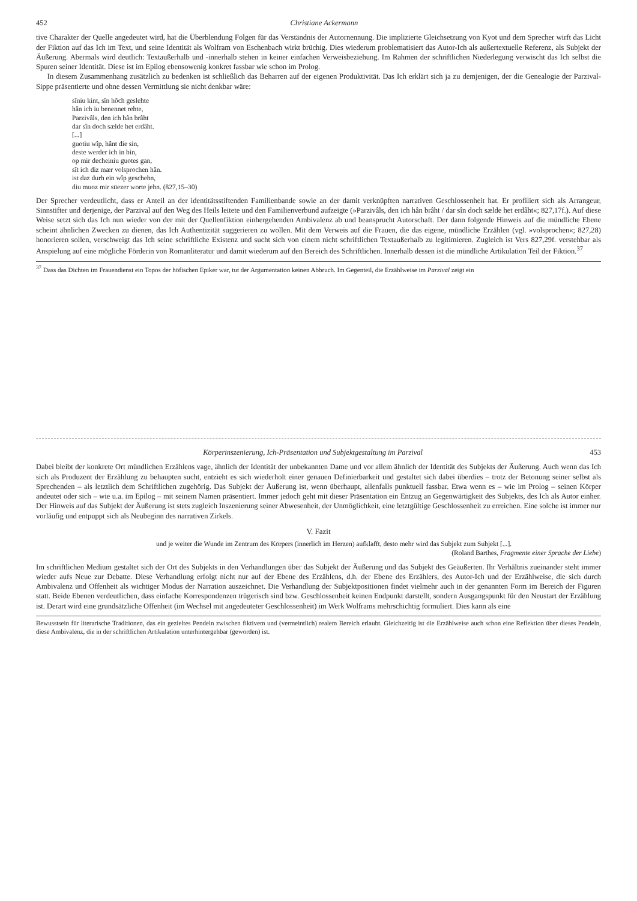452 Christiane Ackermann
tive Charakter der Quelle angedeutet wird, hat die Überblendung Folgen für das Verständnis der Autornennung. Die implizierte Gleichsetzung von Kyot und dem Sprecher wirft das Licht der Fiktion auf das Ich im Text, und seine Identität als Wolfram von Eschenbach wirkt brüchig. Dies wiederum problematisiert das Autor-Ich als außertextuelle Referenz, als Subjekt der Äußerung. Abermals wird deutlich: Textaußerhalb und -innerhalb stehen in keiner einfachen Verweisbeziehung. Im Rahmen der schriftlichen Niederlegung verwischt das Ich selbst die Spuren seiner Identität. Diese ist im Epilog ebensowenig konkret fassbar wie schon im Prolog.
In diesem Zusammenhang zusätzlich zu bedenken ist schließlich das Beharren auf der eigenen Produktivität. Das Ich erklärt sich ja zu demjenigen, der die Genealogie der Parzival-Sippe präsentierte und ohne dessen Vermittlung sie nicht denkbar wäre:
sîniu kint, sîn hôch geslehte
hân ich iu benennet rehte,
Parzivâls, den ich hân brâht
dar sîn doch sælde het erdâht.
[...]
guotiu wîp, hânt die sin,
deste werder ich in bin,
op mir decheiniu guotes gan,
sît ich diz mær volsprochen hân.
ist daz durh ein wîp geschehn,
diu muoz mir süezer worte jehn. (827,15–30)
Der Sprecher verdeutlicht, dass er Anteil an der identitätsstiftenden Familienbande sowie an der damit verknüpften narrativen Geschlossenheit hat. Er profiliert sich als Arrangeur, Sinnstifter und derjenige, der Parzival auf den Weg des Heils leitete und den Familienverbund aufzeigte (»Parzivâls, den ich hân brâht / dar sîn doch sælde het erdâht«; 827,17f.). Auf diese Weise setzt sich das Ich nun wieder von der mit der Quellenfiktion einhergehenden Ambivalenz ab und beansprucht Autorschaft. Der dann folgende Hinweis auf die mündliche Ebene scheint ähnlichen Zwecken zu dienen, das Ich Authentizität suggerieren zu wollen. Mit dem Verweis auf die Frauen, die das eigene, mündliche Erzählen (vgl. »volsprochen«; 827,28) honorieren sollen, verschweigt das Ich seine schriftliche Existenz und sucht sich von einem nicht schriftlichen Textaußerhalb zu legitimieren. Zugleich ist Vers 827,29f. verstehbar als Anspielung auf eine mögliche Förderin von Romanliteratur und damit wiederum auf den Bereich des Schriftlichen. Innerhalb dessen ist die mündliche Artikulation Teil der Fiktion.<sup>37</sup>
<sup>37</sup> Dass das Dichten im Frauendienst ein Topos der höfischen Epiker war, tut der Argumentation keinen Abbruch. Im Gegenteil, die Erzählweise im Parzival zeigt ein
Körperinszenierung, Ich-Präsentation und Subjektgestaltung im Parzival 453
Dabei bleibt der konkrete Ort mündlichen Erzählens vage, ähnlich der Identität der unbekannten Dame und vor allem ähnlich der Identität des Subjekts der Äußerung. Auch wenn das Ich sich als Produzent der Erzählung zu behaupten sucht, entzieht es sich wiederholt einer genauen Definierbarkeit und gestaltet sich dabei überdies – trotz der Betonung seiner selbst als Sprechenden – als letztlich dem Schriftlichen zugehörig. Das Subjekt der Äußerung ist, wenn überhaupt, allenfalls punktuell fassbar. Etwa wenn es – wie im Prolog – seinen Körper andeutet oder sich – wie u.a. im Epilog – mit seinem Namen präsentiert. Immer jedoch geht mit dieser Präsentation ein Entzug an Gegenwärtigkeit des Subjekts, des Ich als Autor einher. Der Hinweis auf das Subjekt der Äußerung ist stets zugleich Inszenierung seiner Abwesenheit, der Unmöglichkeit, eine letztgültige Geschlossenheit zu erreichen. Eine solche ist immer nur vorläufig und entpuppt sich als Neubeginn des narrativen Zirkels.
V. Fazit
und je weiter die Wunde im Zentrum des Körpers (innerlich im Herzen) aufklafft, desto mehr wird das Subjekt zum Subjekt [...].
(Roland Barthes, Fragmente einer Sprache der Liebe)
Im schriftlichen Medium gestaltet sich der Ort des Subjekts in den Verhandlungen über das Subjekt der Äußerung und das Subjekt des Geäußerten. Ihr Verhältnis zueinander steht immer wieder aufs Neue zur Debatte. Diese Verhandlung erfolgt nicht nur auf der Ebene des Erzählens, d.h. der Ebene des Erzählers, des Autor-Ich und der Erzählweise, die sich durch Ambivalenz und Offenheit als wichtiger Modus der Narration auszeichnet. Die Verhandlung der Subjektpositionen findet vielmehr auch in der genannten Form im Bereich der Figuren statt. Beide Ebenen verdeutlichen, dass einfache Korrespondenzen trügerisch sind bzw. Geschlossenheit keinen Endpunkt darstellt, sondern Ausgangspunkt für den Neustart der Erzählung ist. Derart wird eine grundsätzliche Offenheit (im Wechsel mit angedeuteter Geschlossenheit) im Werk Wolframs mehrschichtig formuliert. Dies kann als eine
Bewusstsein für literarische Traditionen, das ein gezieltes Pendeln zwischen fiktivem und (vermeintlich) realem Bereich erlaubt. Gleichzeitig ist die Erzählweise auch schon eine Reflektion über dieses Pendeln, diese Ambivalenz, die in der schriftlichen Artikulation unterhintergehbar (geworden) ist.